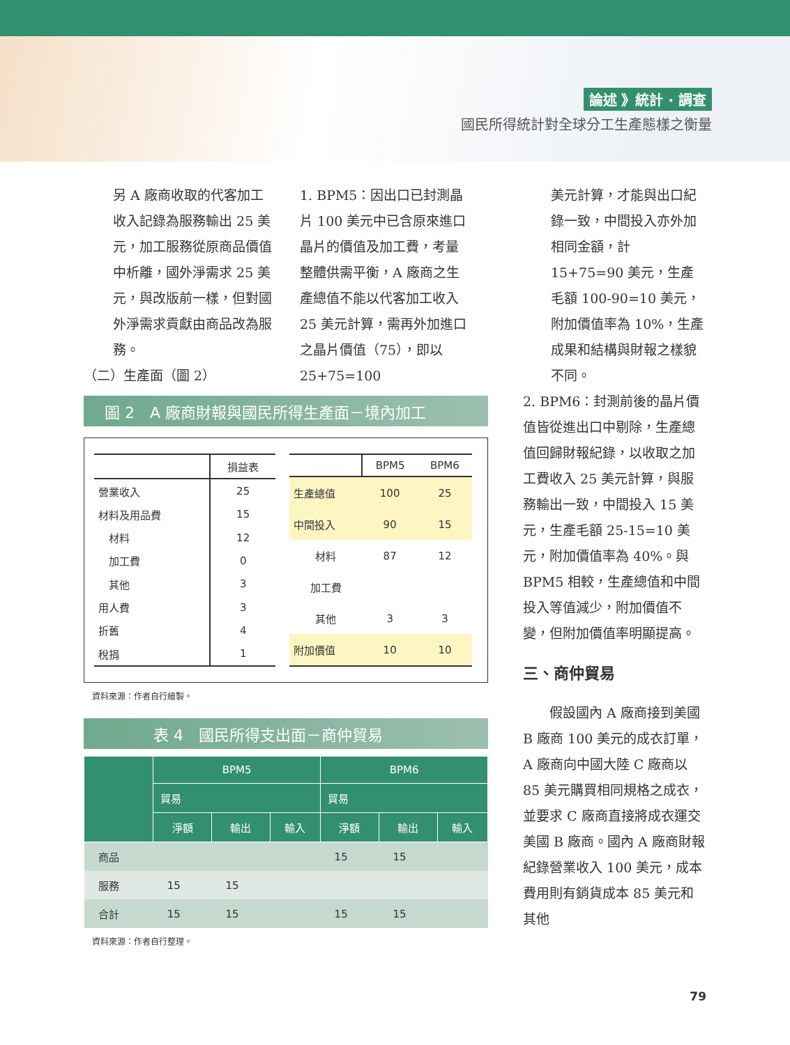論述 》統計 · 調查
國民所得統計對全球分工生產態樣之衡量
另 A 廠商收取的代客加工收入記錄為服務輸出 25 美元，加工服務從原商品價值中析離，國外淨需求 25 美元，與改版前一樣，但對國外淨需求貢獻由商品改為服務。
（二）生產面（圖 2）
1. BPM5：因出口已封測晶片 100 美元中已含原來進口晶片的價值及加工費，考量整體供需平衡，A 廠商之生產總值不能以代客加工收入 25 美元計算，需再外加進口之晶片價值（75），即以 25+75=100
圖 2　A 廠商財報與國民所得生產面－境內加工
| | 損益表 |
| --- | --- |
| 營業收入 | 25 |
| 材料及用品費 | 15 |
| 材料 | 12 |
| 加工費 | 0 |
| 其他 | 3 |
| 用人費 | 3 |
| 折舊 | 4 |
| 稅捐 | 1 |
| | BPM5 | BPM6 |
| --- | --- | --- |
| 生產總值 | 100 | 25 |
| 中間投入 | 90 | 15 |
| 材料 | 87 | 12 |
| 加工費 | | |
| 其他 | 3 | 3 |
| 附加價值 | 10 | 10 |
資料來源：作者自行繪製。
表 4　國民所得支出面－商仲貿易
| | BPM5 | | | BPM6 | | |
| --- | --- | --- | --- | --- | --- | --- |
| | 貿易 | | | 貿易 | | |
| | 淨額 | 輸出 | 輸入 | 淨額 | 輸出 | 輸入 |
| 商品 | | | | 15 | 15 | |
| 服務 | 15 | 15 | | | | |
| 合計 | 15 | 15 | | 15 | 15 | |
資料來源：作者自行整理。
美元計算，才能與出口紀錄一致，中間投入亦外加相同金額，計 15+75=90 美元，生產毛額 100-90=10 美元，附加價值率為 10%，生產成果和結構與財報之樣貌不同。
2. BPM6：封測前後的晶片價值皆從進出口中剔除，生產總值回歸財報紀錄，以收取之加工費收入 25 美元計算，與服務輸出一致，中間投入 15 美元，生產毛額 25-15=10 美元，附加價值率為 40%。與 BPM5 相較，生產總值和中間投入等值減少，附加價值不變，但附加價值率明顯提高。
三、商仲貿易
　　假設國內 A 廠商接到美國 B 廠商 100 美元的成衣訂單，A 廠商向中國大陸 C 廠商以 85 美元購買相同規格之成衣，並要求 C 廠商直接將成衣運交美國 B 廠商。國內 A 廠商財報紀錄營業收入 100 美元，成本費用則有銷貨成本 85 美元和其他
79